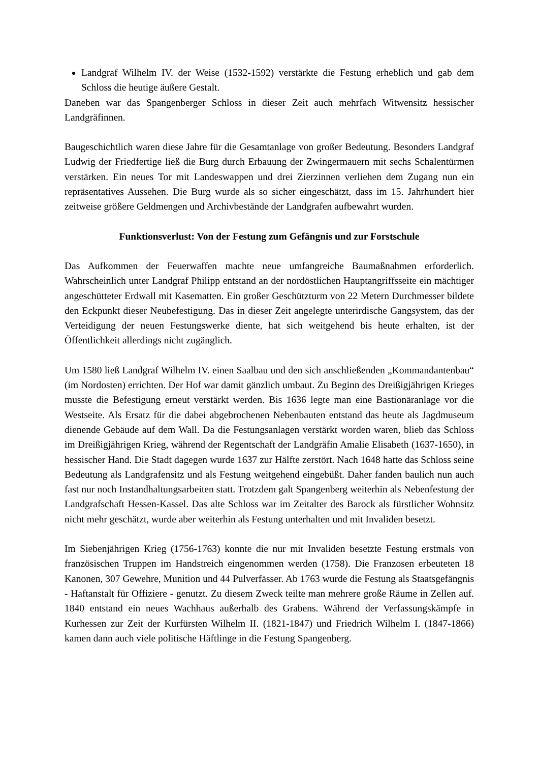Landgraf Wilhelm IV. der Weise (1532-1592) verstärkte die Festung erheblich und gab dem Schloss die heutige äußere Gestalt.
Daneben war das Spangenberger Schloss in dieser Zeit auch mehrfach Witwensitz hessischer Landgräfinnen.
Baugeschichtlich waren diese Jahre für die Gesamtanlage von großer Bedeutung. Besonders Landgraf Ludwig der Friedfertige ließ die Burg durch Erbauung der Zwingermauern mit sechs Schalentürmen verstärken. Ein neues Tor mit Landeswappen und drei Zierzinnen verliehen dem Zugang nun ein repräsentatives Aussehen. Die Burg wurde als so sicher eingeschätzt, dass im 15. Jahrhundert hier zeitweise größere Geldmengen und Archivbestände der Landgrafen aufbewahrt wurden.
Funktionsverlust: Von der Festung zum Gefängnis und zur Forstschule
Das Aufkommen der Feuerwaffen machte neue umfangreiche Baumaßnahmen erforderlich. Wahrscheinlich unter Landgraf Philipp entstand an der nordöstlichen Hauptangriffsseite ein mächtiger angeschütteter Erdwall mit Kasematten. Ein großer Geschützturm von 22 Metern Durchmesser bildete den Eckpunkt dieser Neubefestigung. Das in dieser Zeit angelegte unterirdische Gangsystem, das der Verteidigung der neuen Festungswerke diente, hat sich weitgehend bis heute erhalten, ist der Öffentlichkeit allerdings nicht zugänglich.
Um 1580 ließ Landgraf Wilhelm IV. einen Saalbau und den sich anschließenden „Kommandantenbau“ (im Nordosten) errichten. Der Hof war damit gänzlich umbaut. Zu Beginn des Dreißigjährigen Krieges musste die Befestigung erneut verstärkt werden. Bis 1636 legte man eine Bastionäranlage vor die Westseite. Als Ersatz für die dabei abgebrochenen Nebenbauten entstand das heute als Jagdmuseum dienende Gebäude auf dem Wall. Da die Festungsanlagen verstärkt worden waren, blieb das Schloss im Dreißigjährigen Krieg, während der Regentschaft der Landgräfin Amalie Elisabeth (1637-1650), in hessischer Hand. Die Stadt dagegen wurde 1637 zur Hälfte zerstört. Nach 1648 hatte das Schloss seine Bedeutung als Landgrafensitz und als Festung weitgehend eingebüßt. Daher fanden baulich nun auch fast nur noch Instandhaltungsarbeiten statt. Trotzdem galt Spangenberg weiterhin als Nebenfestung der Landgrafschaft Hessen-Kassel. Das alte Schloss war im Zeitalter des Barock als fürstlicher Wohnsitz nicht mehr geschätzt, wurde aber weiterhin als Festung unterhalten und mit Invaliden besetzt.
Im Siebenjährigen Krieg (1756-1763) konnte die nur mit Invaliden besetzte Festung erstmals von französischen Truppen im Handstreich eingenommen werden (1758). Die Franzosen erbeuteten 18 Kanonen, 307 Gewehre, Munition und 44 Pulverfässer. Ab 1763 wurde die Festung als Staatsgefängnis - Haftanstalt für Offiziere - genutzt. Zu diesem Zweck teilte man mehrere große Räume in Zellen auf. 1840 entstand ein neues Wachhaus außerhalb des Grabens. Während der Verfassungskämpfe in Kurhessen zur Zeit der Kurfürsten Wilhelm II. (1821-1847) und Friedrich Wilhelm I. (1847-1866) kamen dann auch viele politische Häftlinge in die Festung Spangenberg.